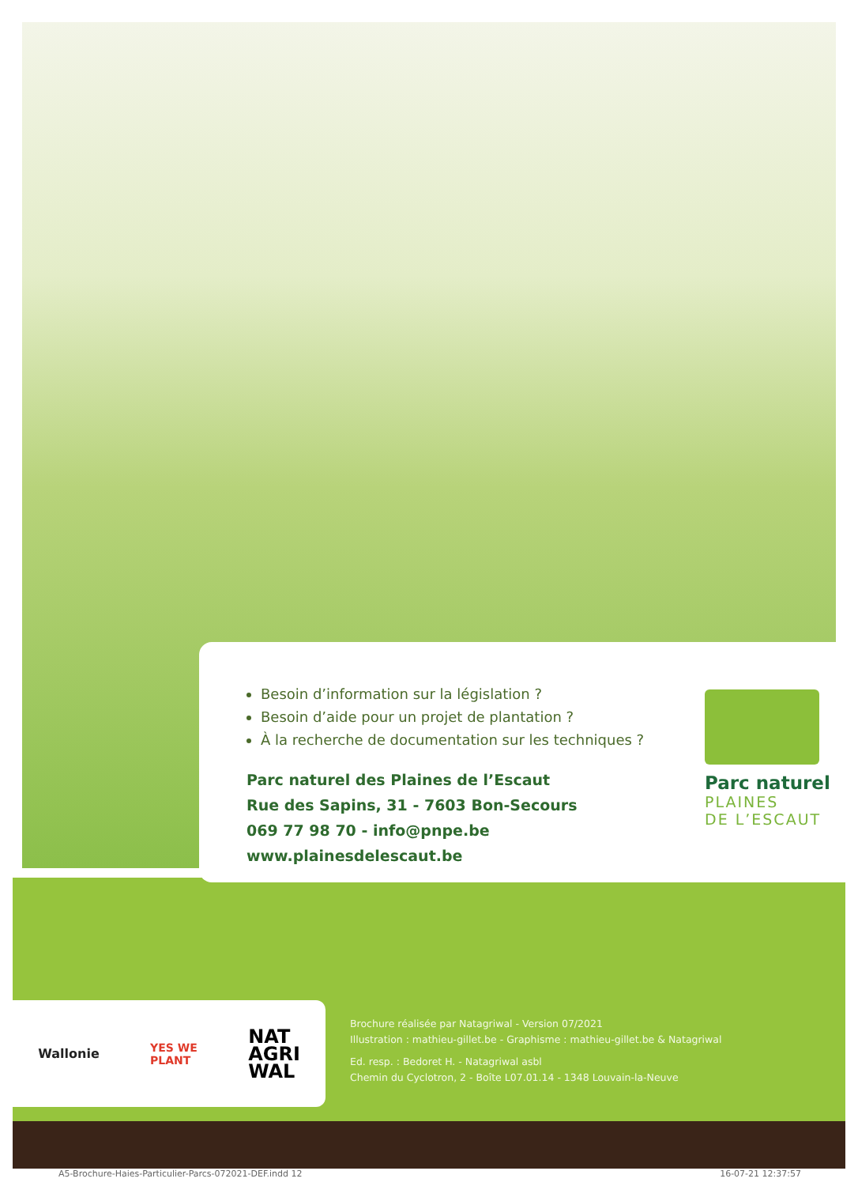Besoin d’information sur la législation ?
Besoin d’aide pour un projet de plantation ?
À la recherche de documentation sur les techniques ?
Parc naturel des Plaines de l’Escaut
Rue des Sapins, 31 - 7603 Bon-Secours
069 77 98 70 - info@pnpe.be
www.plainesdelescaut.be
Parc naturel
PLAINES
DE L’ESCAUT
Wallonie YES WE
PLANT NAT
AGRI
WAL
Brochure réalisée par Natagriwal - Version 07/2021
Illustration : mathieu-gillet.be - Graphisme : mathieu-gillet.be & Natagriwal
Ed. resp. : Bedoret H. - Natagriwal asbl
Chemin du Cyclotron, 2 - Boîte L07.01.14 - 1348 Louvain-la-Neuve
A5-Brochure-Haies-Particulier-Parcs-072021-DEF.indd 12 16-07-21 12:37:57